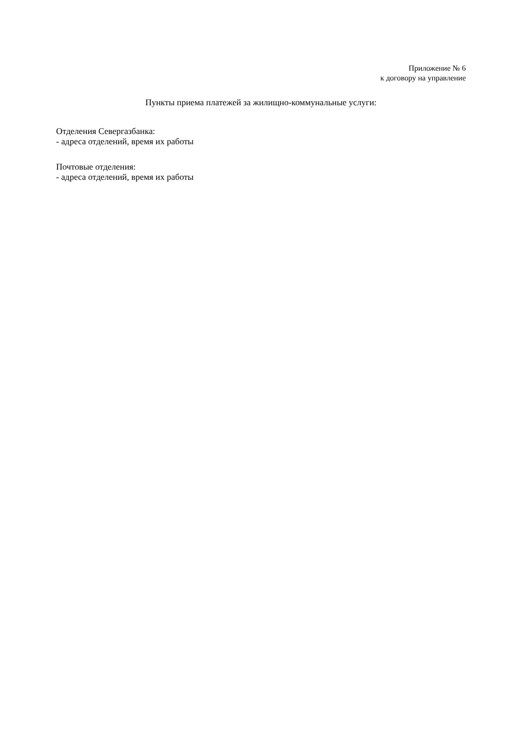Приложение № 6
к договору на управление
Пункты приема платежей за жилищно-коммунальные услуги:
Отделения Севергазбанка:
- адреса отделений, время их работы
Почтовые отделения:
- адреса отделений, время их работы